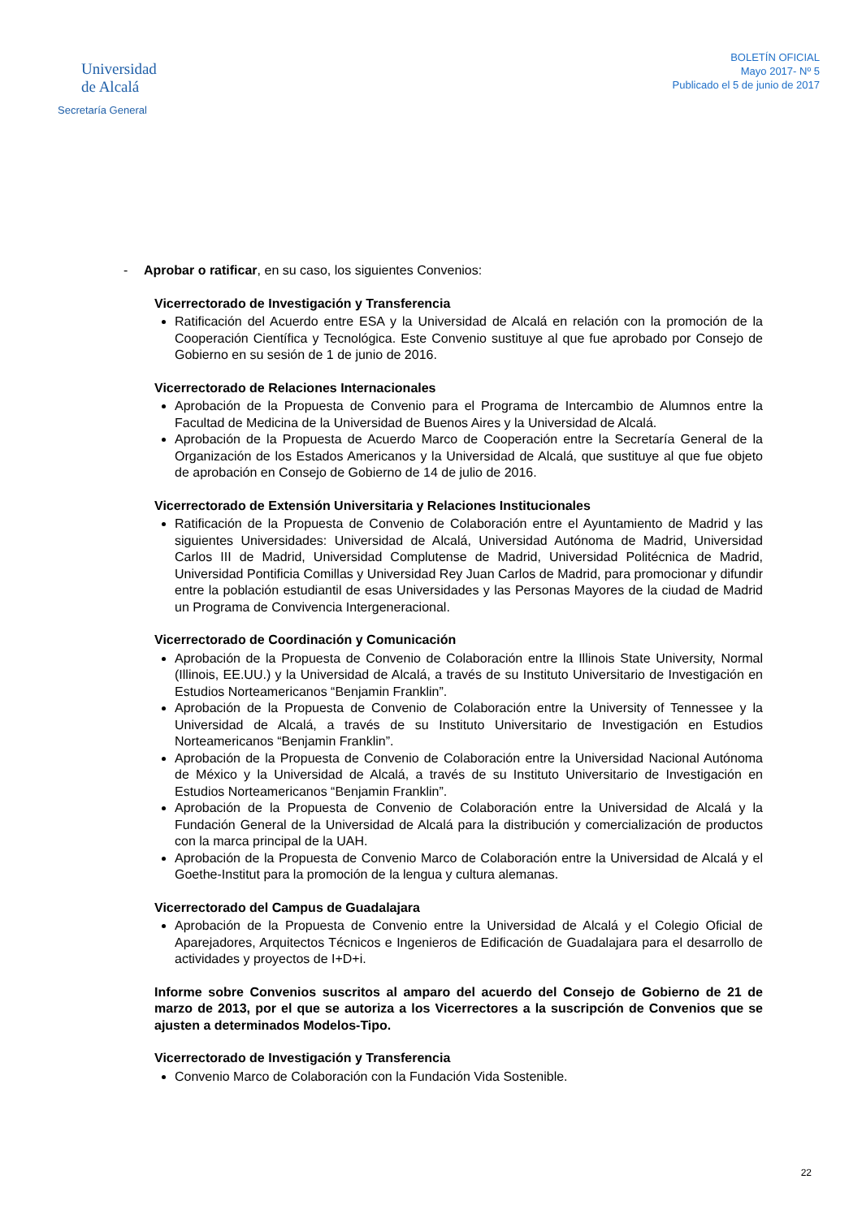Universidad
de Alcalá
Secretaría General
BOLETÍN OFICIAL
Mayo 2017- Nº 5
Publicado el 5 de junio de 2017
- Aprobar o ratificar, en su caso, los siguientes Convenios:
Vicerrectorado de Investigación y Transferencia
Ratificación del Acuerdo entre ESA y la Universidad de Alcalá en relación con la promoción de la Cooperación Científica y Tecnológica. Este Convenio sustituye al que fue aprobado por Consejo de Gobierno en su sesión de 1 de junio de 2016.
Vicerrectorado de Relaciones Internacionales
Aprobación de la Propuesta de Convenio para el Programa de Intercambio de Alumnos entre la Facultad de Medicina de la Universidad de Buenos Aires y la Universidad de Alcalá.
Aprobación de la Propuesta de Acuerdo Marco de Cooperación entre la Secretaría General de la Organización de los Estados Americanos y la Universidad de Alcalá, que sustituye al que fue objeto de aprobación en Consejo de Gobierno de 14 de julio de 2016.
Vicerrectorado de Extensión Universitaria y Relaciones Institucionales
Ratificación de la Propuesta de Convenio de Colaboración entre el Ayuntamiento de Madrid y las siguientes Universidades: Universidad de Alcalá, Universidad Autónoma de Madrid, Universidad Carlos III de Madrid, Universidad Complutense de Madrid, Universidad Politécnica de Madrid, Universidad Pontificia Comillas y Universidad Rey Juan Carlos de Madrid, para promocionar y difundir entre la población estudiantil de esas Universidades y las Personas Mayores de la ciudad de Madrid un Programa de Convivencia Intergeneracional.
Vicerrectorado de Coordinación y Comunicación
Aprobación de la Propuesta de Convenio de Colaboración entre la Illinois State University, Normal (Illinois, EE.UU.) y la Universidad de Alcalá, a través de su Instituto Universitario de Investigación en Estudios Norteamericanos “Benjamin Franklin”.
Aprobación de la Propuesta de Convenio de Colaboración entre la University of Tennessee y la Universidad de Alcalá, a través de su Instituto Universitario de Investigación en Estudios Norteamericanos “Benjamin Franklin”.
Aprobación de la Propuesta de Convenio de Colaboración entre la Universidad Nacional Autónoma de México y la Universidad de Alcalá, a través de su Instituto Universitario de Investigación en Estudios Norteamericanos “Benjamin Franklin”.
Aprobación de la Propuesta de Convenio de Colaboración entre la Universidad de Alcalá y la Fundación General de la Universidad de Alcalá para la distribución y comercialización de productos con la marca principal de la UAH.
Aprobación de la Propuesta de Convenio Marco de Colaboración entre la Universidad de Alcalá y el Goethe-Institut para la promoción de la lengua y cultura alemanas.
Vicerrectorado del Campus de Guadalajara
Aprobación de la Propuesta de Convenio entre la Universidad de Alcalá y el Colegio Oficial de Aparejadores, Arquitectos Técnicos e Ingenieros de Edificación de Guadalajara para el desarrollo de actividades y proyectos de I+D+i.
Informe sobre Convenios suscritos al amparo del acuerdo del Consejo de Gobierno de 21 de marzo de 2013, por el que se autoriza a los Vicerrectores a la suscripción de Convenios que se ajusten a determinados Modelos-Tipo.
Vicerrectorado de Investigación y Transferencia
Convenio Marco de Colaboración con la Fundación Vida Sostenible.
22